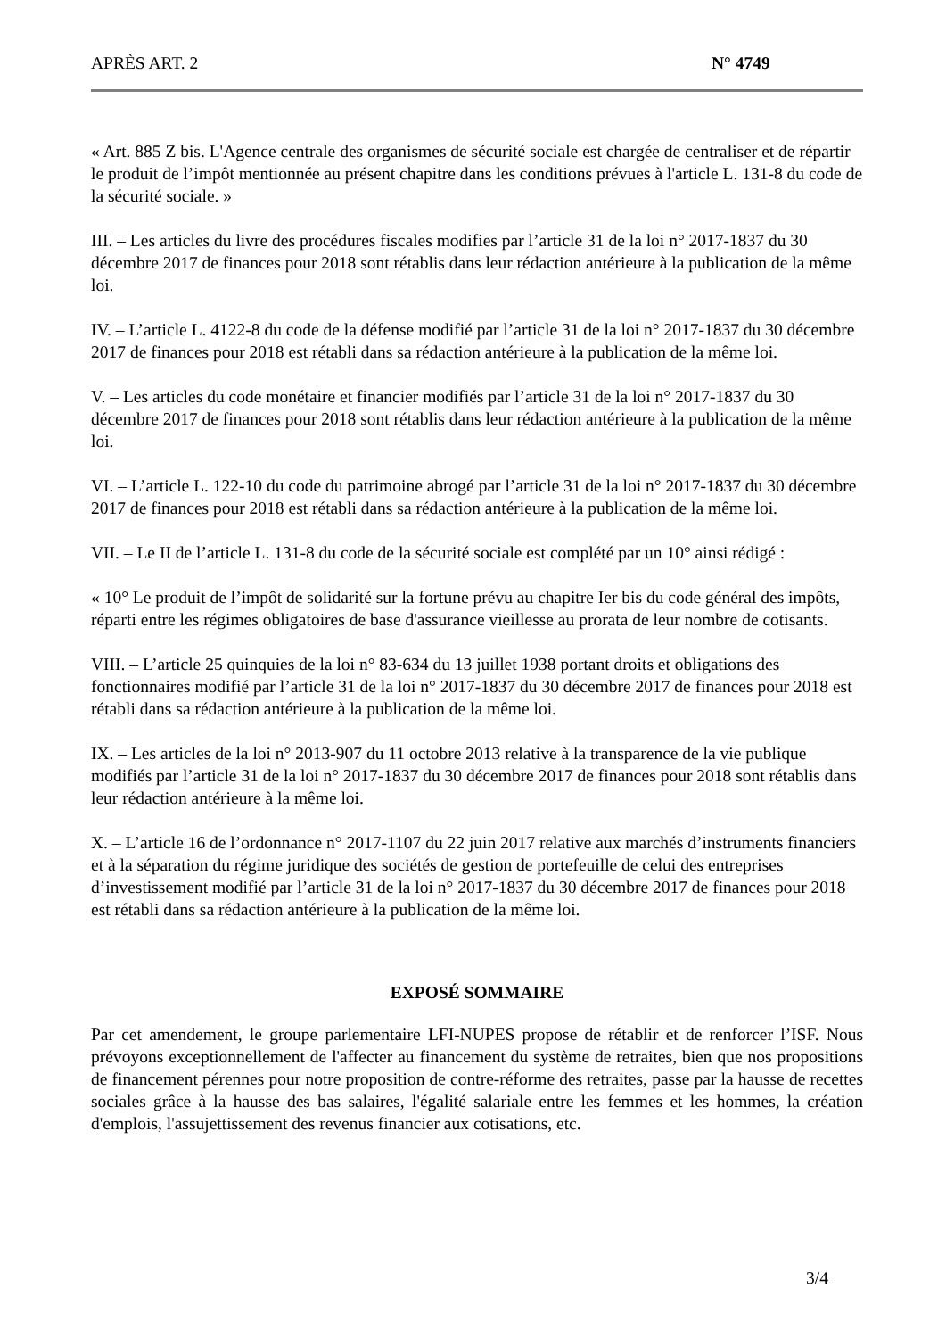APRÈS ART. 2 N° 4749
« Art. 885 Z bis. L'Agence centrale des organismes de sécurité sociale est chargée de centraliser et de répartir le produit de l’impôt mentionnée au présent chapitre dans les conditions prévues à l'article L. 131-8 du code de la sécurité sociale. »
III. – Les articles du livre des procédures fiscales modifies par l’article 31 de la loi n° 2017-1837 du 30 décembre 2017 de finances pour 2018 sont rétablis dans leur rédaction antérieure à la publication de la même loi.
IV. – L’article L. 4122-8 du code de la défense modifié par l’article 31 de la loi n° 2017-1837 du 30 décembre 2017 de finances pour 2018 est rétabli dans sa rédaction antérieure à la publication de la même loi.
V. – Les articles du code monétaire et financier modifiés par l’article 31 de la loi n° 2017-1837 du 30 décembre 2017 de finances pour 2018 sont rétablis dans leur rédaction antérieure à la publication de la même loi.
VI. – L’article L. 122-10 du code du patrimoine abrogé par l’article 31 de la loi n° 2017-1837 du 30 décembre 2017 de finances pour 2018 est rétabli dans sa rédaction antérieure à la publication de la même loi.
VII. – Le II de l’article L. 131-8 du code de la sécurité sociale est complété par un 10° ainsi rédigé :
« 10° Le produit de l’impôt de solidarité sur la fortune prévu au chapitre Ier bis du code général des impôts, réparti entre les régimes obligatoires de base d'assurance vieillesse au prorata de leur nombre de cotisants.
VIII. – L’article 25 quinquies de la loi n° 83-634 du 13 juillet 1938 portant droits et obligations des fonctionnaires modifié par l’article 31 de la loi n° 2017-1837 du 30 décembre 2017 de finances pour 2018 est rétabli dans sa rédaction antérieure à la publication de la même loi.
IX. – Les articles de la loi n° 2013-907 du 11 octobre 2013 relative à la transparence de la vie publique modifiés par l’article 31 de la loi n° 2017-1837 du 30 décembre 2017 de finances pour 2018 sont rétablis dans leur rédaction antérieure à la même loi.
X. – L’article 16 de l’ordonnance n° 2017-1107 du 22 juin 2017 relative aux marchés d’instruments financiers et à la séparation du régime juridique des sociétés de gestion de portefeuille de celui des entreprises d’investissement modifié par l’article 31 de la loi n° 2017-1837 du 30 décembre 2017 de finances pour 2018 est rétabli dans sa rédaction antérieure à la publication de la même loi.
EXPOSÉ SOMMAIRE
Par cet amendement, le groupe parlementaire LFI-NUPES propose de rétablir et de renforcer l’ISF. Nous prévoyons exceptionnellement de l'affecter au financement du système de retraites, bien que nos propositions de financement pérennes pour notre proposition de contre-réforme des retraites, passe par la hausse de recettes sociales grâce à la hausse des bas salaires, l'égalité salariale entre les femmes et les hommes, la création d'emplois, l'assujettissement des revenus financier aux cotisations, etc.
3/4